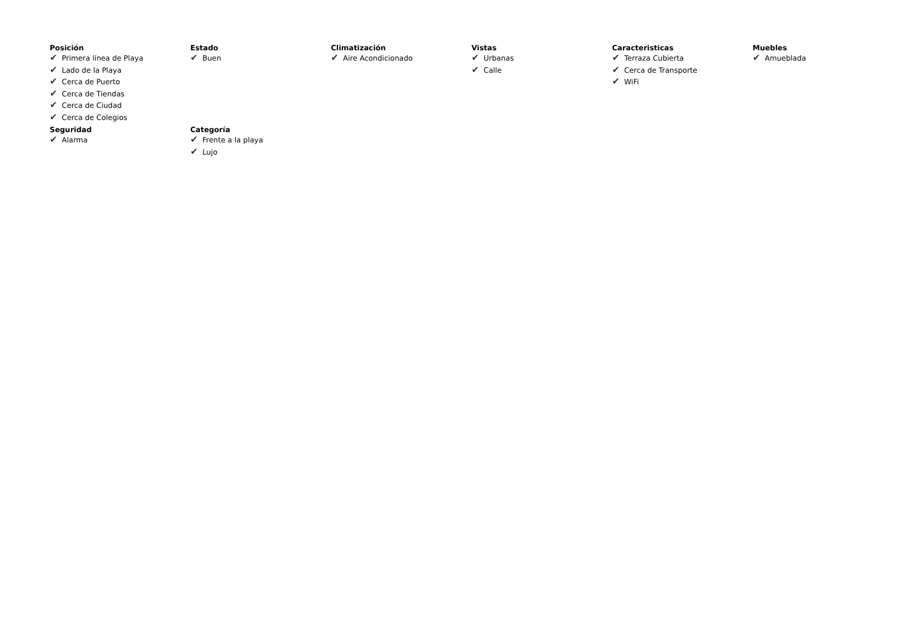Posición
✔ Primera línea de Playa
✔ Lado de la Playa
✔ Cerca de Puerto
✔ Cerca de Tiendas
✔ Cerca de Ciudad
✔ Cerca de Colegios
Estado
✔ Buen
Climatización
✔ Aire Acondicionado
Vistas
✔ Urbanas
✔ Calle
Caracteristicas
✔ Terraza Cubierta
✔ Cerca de Transporte
✔ WiFi
Muebles
✔ Amueblada
Seguridad
✔ Alarma
Categoría
✔ Frente a la playa
✔ Lujo